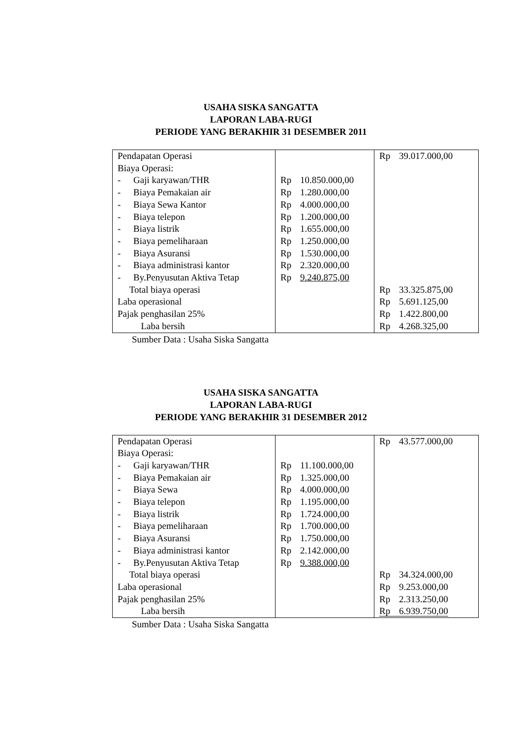USAHA SISKA SANGATTA
LAPORAN LABA-RUGI
PERIODE YANG BERAKHIR 31 DESEMBER 2011
| Pendapatan Operasi Biaya Operasi: - Gaji karyawan/THR - Biaya Pemakaian air - Biaya Sewa Kantor - Biaya telepon - Biaya listrik - Biaya pemeliharaan - Biaya Asuransi - Biaya administrasi kantor - By.Penyusutan Aktiva Tetap Total biaya operasi Laba operasional Pajak penghasilan 25% Laba bersih | Rp 10.850.000,00 Rp 1.280.000,00 Rp 4.000.000,00 Rp 1.200.000,00 Rp 1.655.000,00 Rp 1.250.000,00 Rp 1.530.000,00 Rp 2.320.000,00 Rp 9.240.875,00 | Rp 39.017.000,00 Rp 33.325.875,00 Rp 5.691.125,00 Rp 1.422.800,00 Rp 4.268.325,00 |
Sumber Data : Usaha Siska Sangatta
USAHA SISKA SANGATTA
LAPORAN LABA-RUGI
PERIODE YANG BERAKHIR 31 DESEMBER 2012
| Pendapatan Operasi Biaya Operasi: - Gaji karyawan/THR - Biaya Pemakaian air - Biaya Sewa - Biaya telepon - Biaya listrik - Biaya pemeliharaan - Biaya Asuransi - Biaya administrasi kantor - By.Penyusutan Aktiva Tetap Total biaya operasi Laba operasional Pajak penghasilan 25% Laba bersih | Rp 11.100.000,00 Rp 1.325.000,00 Rp 4.000.000,00 Rp 1.195.000,00 Rp 1.724.000,00 Rp 1.700.000,00 Rp 1.750.000,00 Rp 2.142.000,00 Rp 9.388.000,00 | Rp 43.577.000,00 Rp 34.324.000,00 Rp 9.253.000,00 Rp 2.313.250,00 Rp 6.939.750,00 |
Sumber Data : Usaha Siska Sangatta